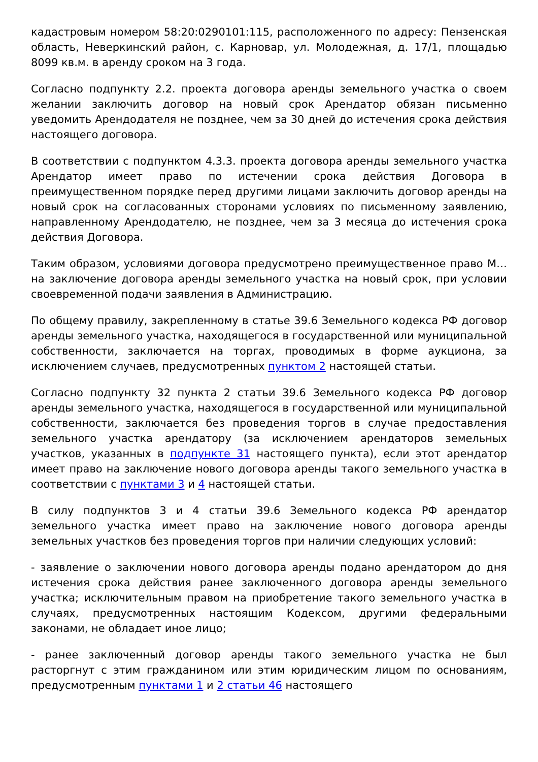кадастровым номером 58:20:0290101:115, расположенного по адресу: Пензенская область, Неверкинский район, с. Карновар, ул. Молодежная, д. 17/1, площадью 8099 кв.м. в аренду сроком на 3 года.
Согласно подпункту 2.2. проекта договора аренды земельного участка о своем желании заключить договор на новый срок Арендатор обязан письменно уведомить Арендодателя не позднее, чем за 30 дней до истечения срока действия настоящего договора.
В соответствии с подпунктом 4.3.3. проекта договора аренды земельного участка Арендатор имеет право по истечении срока действия Договора в преимущественном порядке перед другими лицами заключить договор аренды на новый срок на согласованных сторонами условиях по письменному заявлению, направленному Арендодателю, не позднее, чем за 3 месяца до истечения срока действия Договора.
Таким образом, условиями договора предусмотрено преимущественное право М… на заключение договора аренды земельного участка на новый срок, при условии своевременной подачи заявления в Администрацию.
По общему правилу, закрепленному в статье 39.6 Земельного кодекса РФ договор аренды земельного участка, находящегося в государственной или муниципальной собственности, заключается на торгах, проводимых в форме аукциона, за исключением случаев, предусмотренных пунктом 2 настоящей статьи.
Согласно подпункту 32 пункта 2 статьи 39.6 Земельного кодекса РФ договор аренды земельного участка, находящегося в государственной или муниципальной собственности, заключается без проведения торгов в случае предоставления земельного участка арендатору (за исключением арендаторов земельных участков, указанных в подпункте 31 настоящего пункта), если этот арендатор имеет право на заключение нового договора аренды такого земельного участка в соответствии с пунктами 3 и 4 настоящей статьи.
В силу подпунктов 3 и 4 статьи 39.6 Земельного кодекса РФ арендатор земельного участка имеет право на заключение нового договора аренды земельных участков без проведения торгов при наличии следующих условий:
- заявление о заключении нового договора аренды подано арендатором до дня истечения срока действия ранее заключенного договора аренды земельного участка; исключительным правом на приобретение такого земельного участка в случаях, предусмотренных настоящим Кодексом, другими федеральными законами, не обладает иное лицо;
- ранее заключенный договор аренды такого земельного участка не был расторгнут с этим гражданином или этим юридическим лицом по основаниям, предусмотренным пунктами 1 и 2 статьи 46 настоящего